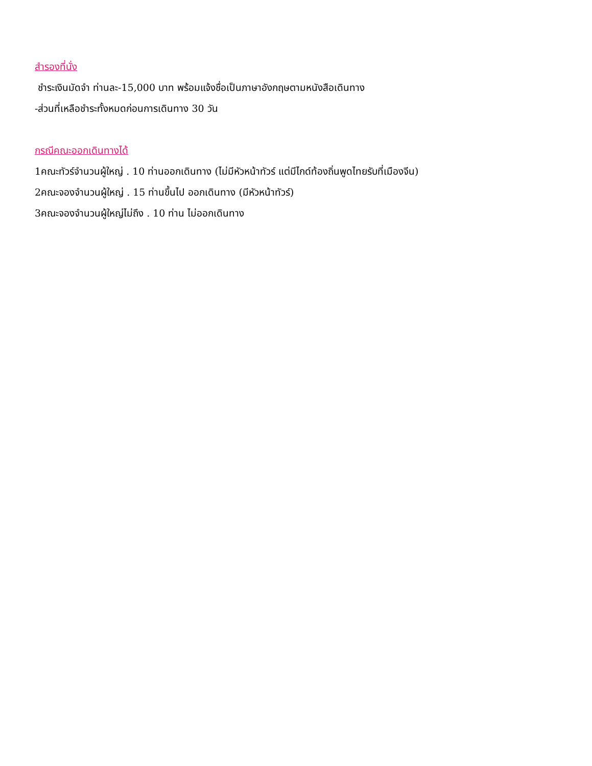สำรองที่นั่ง
ชำระเงินมัดจำ ท่านละ-15,000 บาท พร้อมแจ้งชื่อเป็นภาษาอังกฤษตามหนังสือเดินทาง
-ส่วนที่เหลือชำระทั้งหมดก่อนการเดินทาง 30 วัน
กรณีคณะออกเดินทางได้
1คณะทัวร์จำนวนผู้ใหญ่ . 10 ท่านออกเดินทาง (ไม่มีหัวหน้าทัวร์ แต่มีไกด์ท้องถิ่นพูดไทยรับที่เมืองจีน)
2คณะจองจำนวนผู้ใหญ่ . 15 ท่านขึ้นไป ออกเดินทาง (มีหัวหน้าทัวร์)
3คณะจองจำนวนผู้ใหญ่ไม่ถึง . 10 ท่าน ไม่ออกเดินทาง